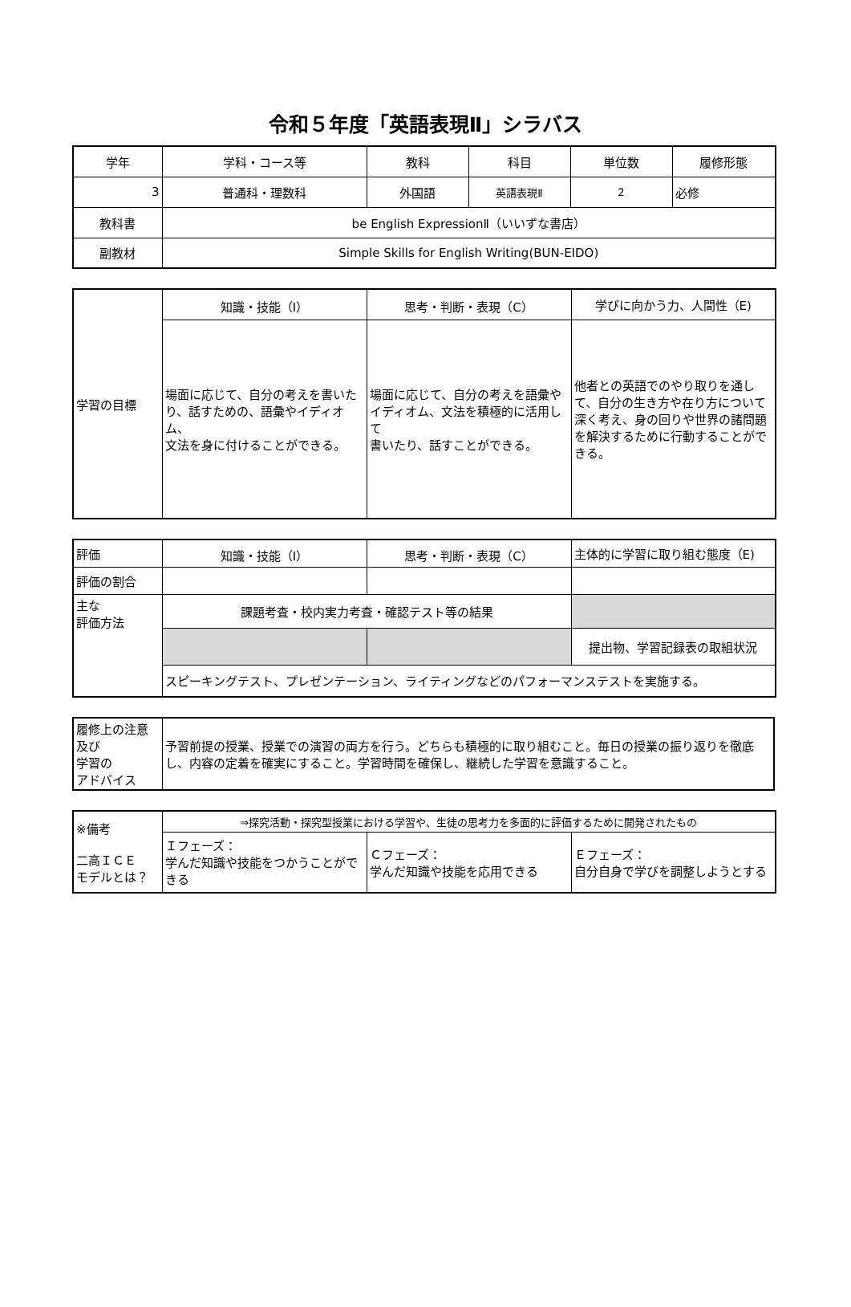令和５年度「英語表現Ⅱ」シラバス
| 学年 | 学科・コース等 | 教科 | 科目 | 単位数 | 履修形態 |
| 3 | 普通科・理数科 | 外国語 | 英語表現Ⅱ | 2 | 必修 |
| 教科書 | be English ExpressionⅡ（いいずな書店） | | | | |
| 副教材 | Simple Skills for English Writing(BUN-EIDO) | | | | |
| 学習の目標 | 知識・技能（I） | 思考・判断・表現（C） | 学びに向かう力、人間性（E) |
| | 場面に応じて、自分の考えを書いたり、話すための、語彙やイディオム、 文法を身に付けることができる。 | 場面に応じて、自分の考えを語彙やイディオム、文法を積極的に活用して 書いたり、話すことができる。 | 他者との英語でのやり取りを通して、自分の生き方や在り方について深く考え、身の回りや世界の諸問題を解決するために行動することができる。 |
| 評価 | 知識・技能（I） | 思考・判断・表現（C） | 主体的に学習に取り組む態度（E) |
| 評価の割合 | | | |
| 主な 評価方法 | 課題考査・校内実力考査・確認テスト等の結果 | | |
| | | | 提出物、学習記録表の取組状況 |
| | スピーキングテスト、プレゼンテーション、ライティングなどのパフォーマンステストを実施する。 | | |
| 履修上の注意及び 学習の アドバイス | 予習前提の授業、授業での演習の両方を行う。どちらも積極的に取り組むこと。毎日の授業の振り返りを徹底し、内容の定着を確実にすること。学習時間を確保し、継続した学習を意識すること。 |
| ※備考 二高ＩＣＥ モデルとは？ | ⇒探究活動・探究型授業における学習や、生徒の思考力を多面的に評価するために開発されたもの | | |
| | Ｉフェーズ： 学んだ知識や技能をつかうことができる | Ｃフェーズ： 学んだ知識や技能を応用できる | Ｅフェーズ： 自分自身で学びを調整しようとする |